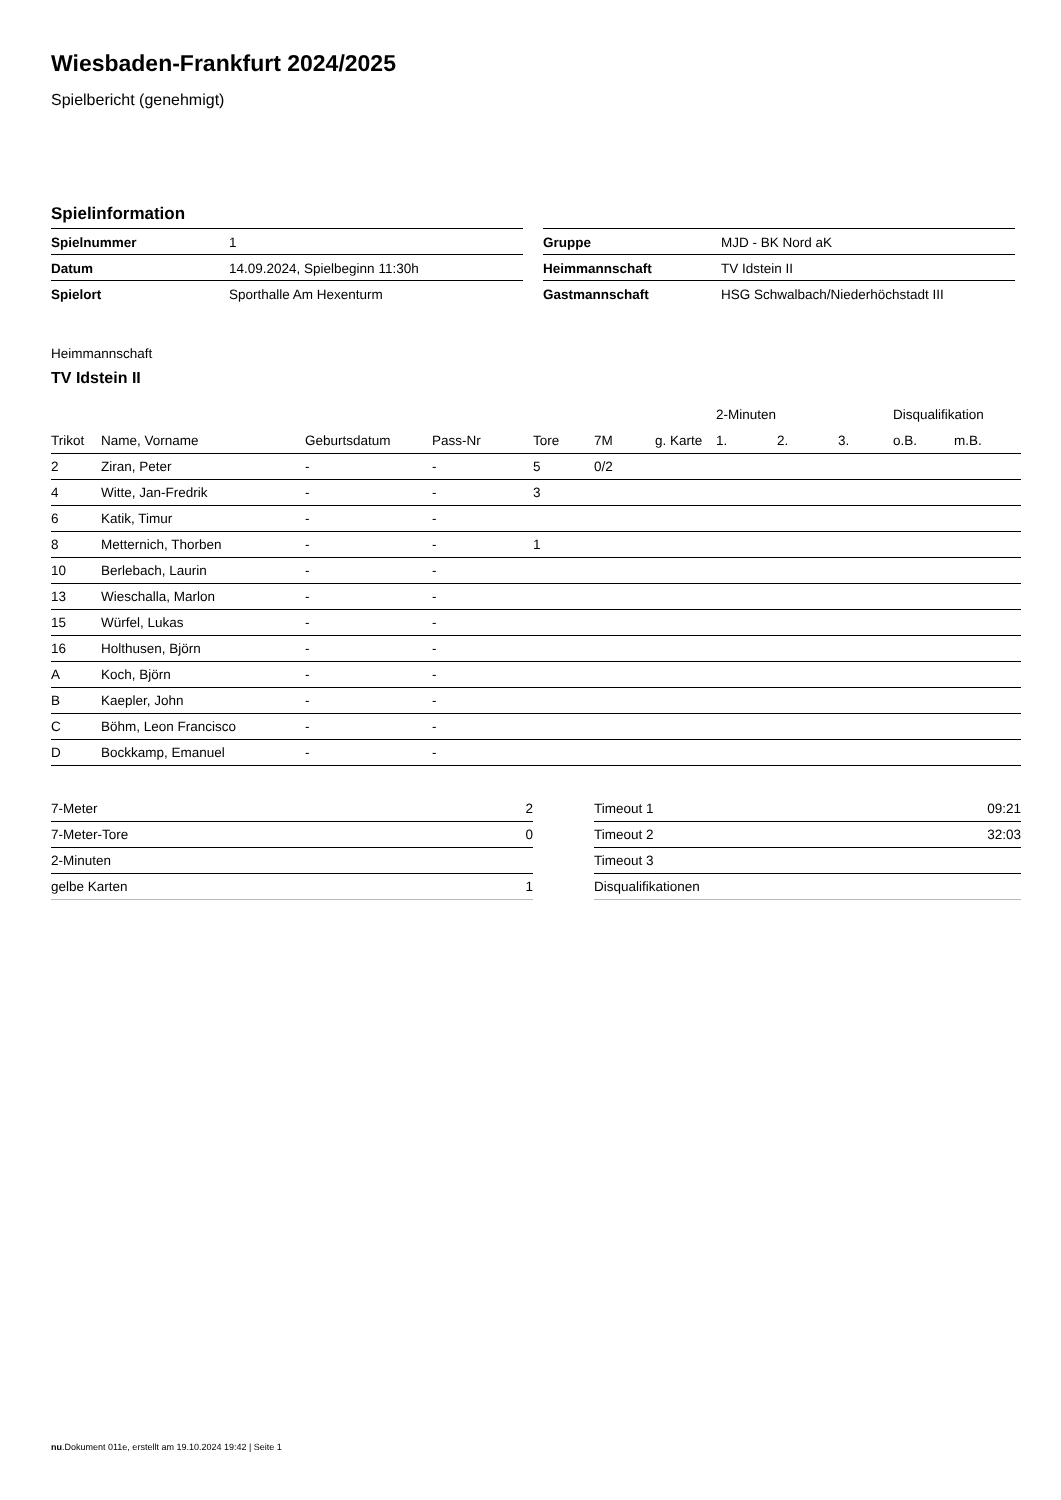Wiesbaden-Frankfurt 2024/2025
Spielbericht (genehmigt)
Spielinformation
| Spielnummer | 1 |
| Datum | 14.09.2024, Spielbeginn 11:30h |
| Spielort | Sporthalle Am Hexenturm |
| Gruppe | MJD - BK Nord aK |
| Heimmannschaft | TV Idstein II |
| Gastmannschaft | HSG Schwalbach/Niederhöchstadt III |
Heimmannschaft
TV Idstein II
| | | | | | | | 2-Minuten | | | Disqualifikation | |
| --- | --- | --- | --- | --- | --- | --- | --- | --- | --- | --- | --- |
| Trikot | Name, Vorname | Geburtsdatum | Pass-Nr | Tore | 7M | g. Karte | 1. | 2. | 3. | o.B. | m.B. |
| 2 | Ziran, Peter | - | - | 5 | 0/2 | | | | | | |
| 4 | Witte, Jan-Fredrik | - | - | 3 | | | | | | | |
| 6 | Katik, Timur | - | - | | | | | | | | |
| 8 | Metternich, Thorben | - | - | 1 | | | | | | | |
| 10 | Berlebach, Laurin | - | - | | | | | | | | |
| 13 | Wieschalla, Marlon | - | - | | | | | | | | |
| 15 | Würfel, Lukas | - | - | | | | | | | | |
| 16 | Holthusen, Björn | - | - | | | | | | | | |
| A | Koch, Björn | - | - | | | | | | | | |
| B | Kaepler, John | - | - | | | | | | | | |
| C | Böhm, Leon Francisco | - | - | | | | | | | | |
| D | Bockkamp, Emanuel | - | - | | | | | | | | |
| 7-Meter | 2 |
| 7-Meter-Tore | 0 |
| 2-Minuten | |
| gelbe Karten | 1 |
| Timeout 1 | 09:21 |
| Timeout 2 | 32:03 |
| Timeout 3 | |
| Disqualifikationen | |
nu.Dokument 011e, erstellt am 19.10.2024 19:42 | Seite 1